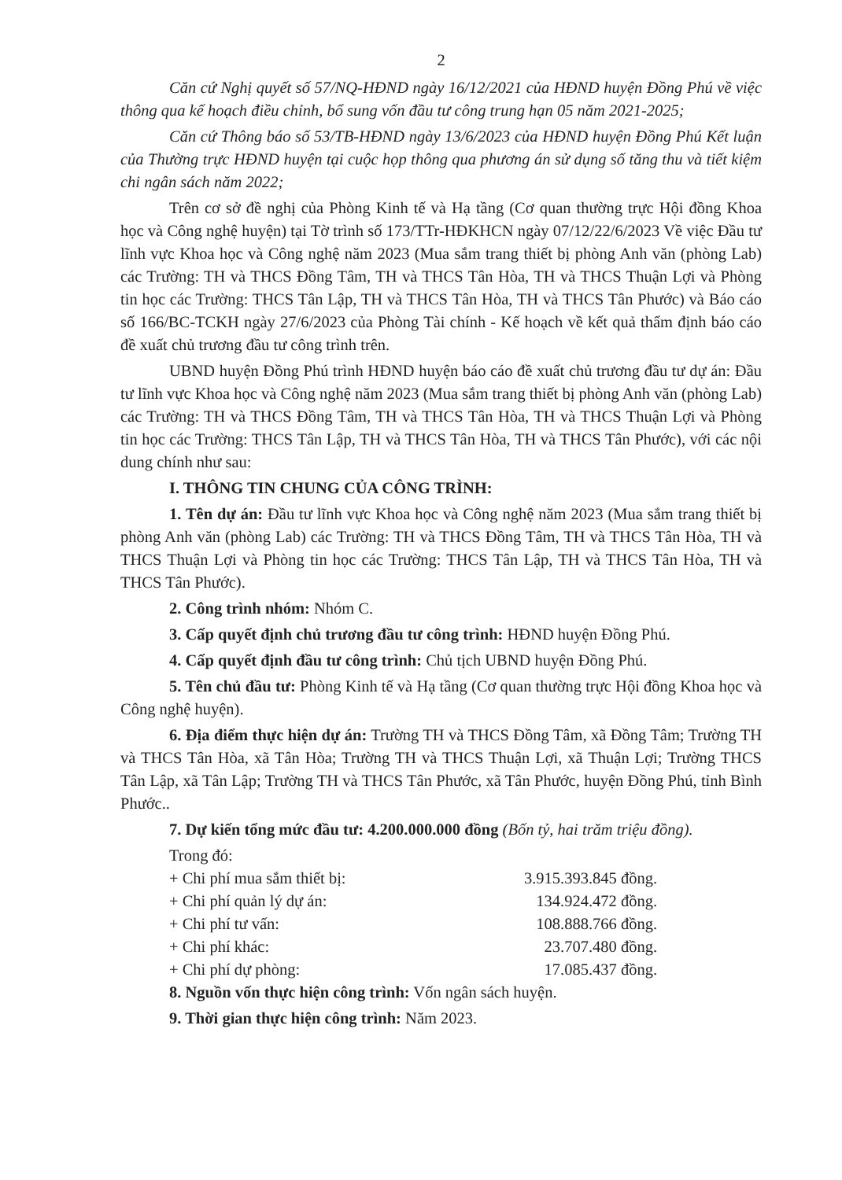2
Căn cứ Nghị quyết số 57/NQ-HĐND ngày 16/12/2021 của HĐND huyện Đồng Phú về việc thông qua kế hoạch điều chỉnh, bổ sung vốn đầu tư công trung hạn 05 năm 2021-2025;
Căn cứ Thông báo số 53/TB-HĐND ngày 13/6/2023 của HĐND huyện Đồng Phú Kết luận của Thường trực HĐND huyện tại cuộc họp thông qua phương án sử dụng số tăng thu và tiết kiệm chi ngân sách năm 2022;
Trên cơ sở đề nghị của Phòng Kinh tế và Hạ tầng (Cơ quan thường trực Hội đồng Khoa học và Công nghệ huyện) tại Tờ trình số 173/TTr-HĐKHCN ngày 07/12/22/6/2023 Về việc Đầu tư lĩnh vực Khoa học và Công nghệ năm 2023 (Mua sắm trang thiết bị phòng Anh văn (phòng Lab) các Trường: TH và THCS Đồng Tâm, TH và THCS Tân Hòa, TH và THCS Thuận Lợi và Phòng tin học các Trường: THCS Tân Lập, TH và THCS Tân Hòa, TH và THCS Tân Phước) và Báo cáo số 166/BC-TCKH ngày 27/6/2023 của Phòng Tài chính - Kế hoạch về kết quả thẩm định báo cáo đề xuất chủ trương đầu tư công trình trên.
UBND huyện Đồng Phú trình HĐND huyện báo cáo đề xuất chủ trương đầu tư dự án: Đầu tư lĩnh vực Khoa học và Công nghệ năm 2023 (Mua sắm trang thiết bị phòng Anh văn (phòng Lab) các Trường: TH và THCS Đồng Tâm, TH và THCS Tân Hòa, TH và THCS Thuận Lợi và Phòng tin học các Trường: THCS Tân Lập, TH và THCS Tân Hòa, TH và THCS Tân Phước), với các nội dung chính như sau:
I. THÔNG TIN CHUNG CỦA CÔNG TRÌNH:
1. Tên dự án: Đầu tư lĩnh vực Khoa học và Công nghệ năm 2023 (Mua sắm trang thiết bị phòng Anh văn (phòng Lab) các Trường: TH và THCS Đồng Tâm, TH và THCS Tân Hòa, TH và THCS Thuận Lợi và Phòng tin học các Trường: THCS Tân Lập, TH và THCS Tân Hòa, TH và THCS Tân Phước).
2. Công trình nhóm: Nhóm C.
3. Cấp quyết định chủ trương đầu tư công trình: HĐND huyện Đồng Phú.
4. Cấp quyết định đầu tư công trình: Chủ tịch UBND huyện Đồng Phú.
5. Tên chủ đầu tư: Phòng Kinh tế và Hạ tầng (Cơ quan thường trực Hội đồng Khoa học và Công nghệ huyện).
6. Địa điểm thực hiện dự án: Trường TH và THCS Đồng Tâm, xã Đồng Tâm; Trường TH và THCS Tân Hòa, xã Tân Hòa; Trường TH và THCS Thuận Lợi, xã Thuận Lợi; Trường THCS Tân Lập, xã Tân Lập; Trường TH và THCS Tân Phước, xã Tân Phước, huyện Đồng Phú, tỉnh Bình Phước..
7. Dự kiến tổng mức đầu tư: 4.200.000.000 đồng (Bốn tỷ, hai trăm triệu đồng).
Trong đó:
+ Chi phí mua sắm thiết bị: 3.915.393.845 đồng.
+ Chi phí quản lý dự án: 134.924.472 đồng.
+ Chi phí tư vấn: 108.888.766 đồng.
+ Chi phí khác: 23.707.480 đồng.
+ Chi phí dự phòng: 17.085.437 đồng.
8. Nguồn vốn thực hiện công trình: Vốn ngân sách huyện.
9. Thời gian thực hiện công trình: Năm 2023.